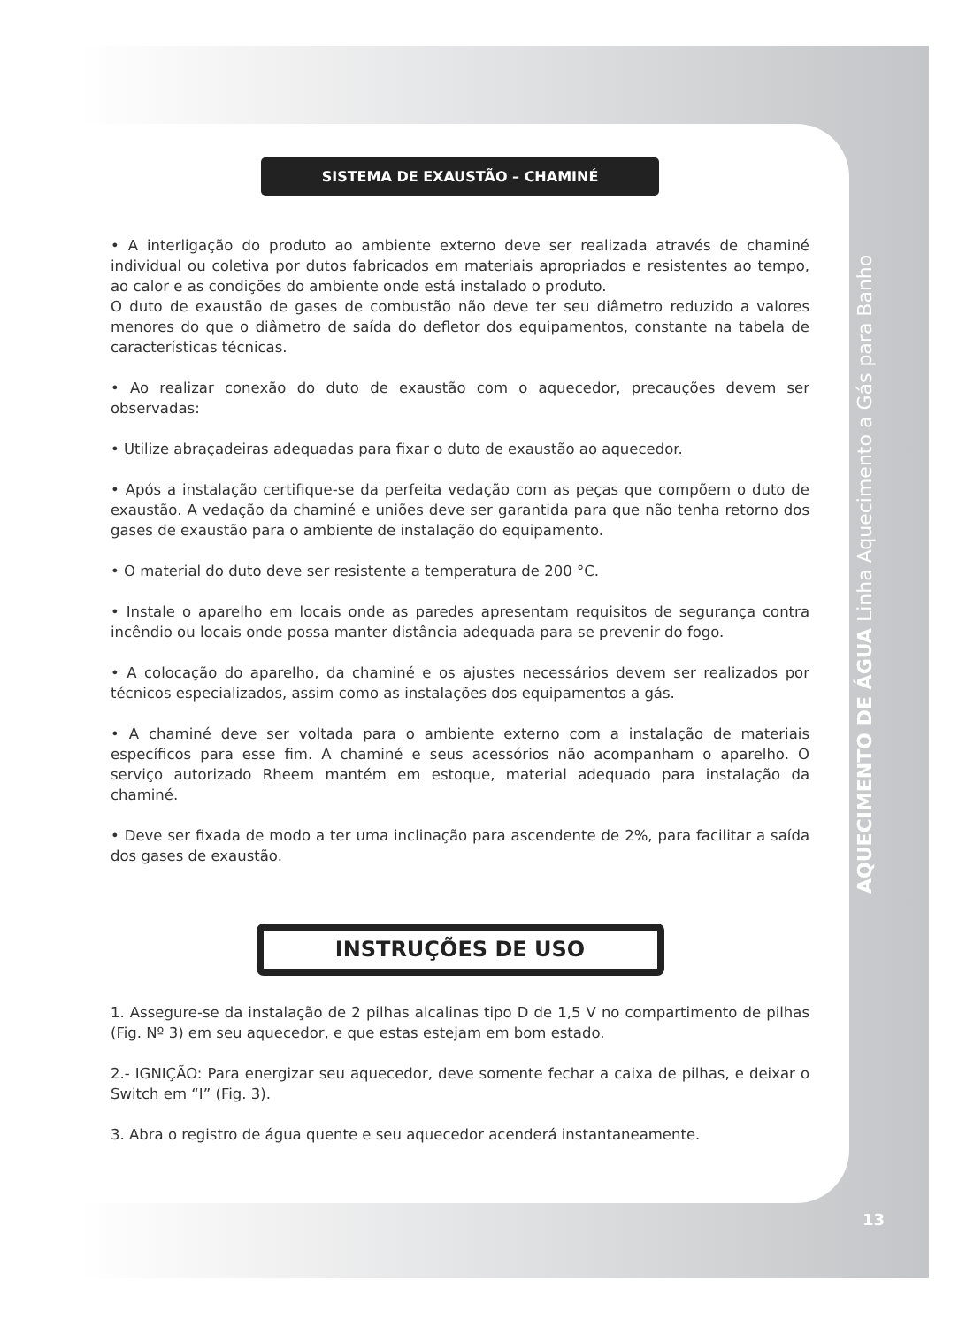SISTEMA DE EXAUSTÃO – CHAMINÉ
• A interligação do produto ao ambiente externo deve ser realizada através de chaminé individual ou coletiva por dutos fabricados em materiais apropriados e resistentes ao tempo, ao calor e as condições do ambiente onde está instalado o produto.
O duto de exaustão de gases de combustão não deve ter seu diâmetro reduzido a valores menores do que o diâmetro de saída do defletor dos equipamentos, constante na tabela de características técnicas.
• Ao realizar conexão do duto de exaustão com o aquecedor, precauções devem ser observadas:
• Utilize abraçadeiras adequadas para fixar o duto de exaustão ao aquecedor.
• Após a instalação certifique-se da perfeita vedação com as peças que compõem o duto de exaustão. A vedação da chaminé e uniões deve ser garantida para que não tenha retorno dos gases de exaustão para o ambiente de instalação do equipamento.
• O material do duto deve ser resistente a temperatura de 200 °C.
• Instale o aparelho em locais onde as paredes apresentam requisitos de segurança contra incêndio ou locais onde possa manter distância adequada para se prevenir do fogo.
• A colocação do aparelho, da chaminé e os ajustes necessários devem ser realizados por técnicos especializados, assim como as instalações dos equipamentos a gás.
• A chaminé deve ser voltada para o ambiente externo com a instalação de materiais específicos para esse fim. A chaminé e seus acessórios não acompanham o aparelho. O serviço autorizado Rheem mantém em estoque, material adequado para instalação da chaminé.
• Deve ser fixada de modo a ter uma inclinação para ascendente de 2%, para facilitar a saída dos gases de exaustão.
INSTRUÇÕES DE USO
1. Assegure-se da instalação de 2 pilhas alcalinas tipo D de 1,5 V no compartimento de pilhas (Fig. Nº 3) em seu aquecedor, e que estas estejam em bom estado.
2.- IGNIÇÃO: Para energizar seu aquecedor, deve somente fechar a caixa de pilhas, e deixar o Switch em “I” (Fig. 3).
3. Abra o registro de água quente e seu aquecedor acenderá instantaneamente.
AQUECIMENTO DE ÁGUA Linha Aquecimento a Gás para Banho
13